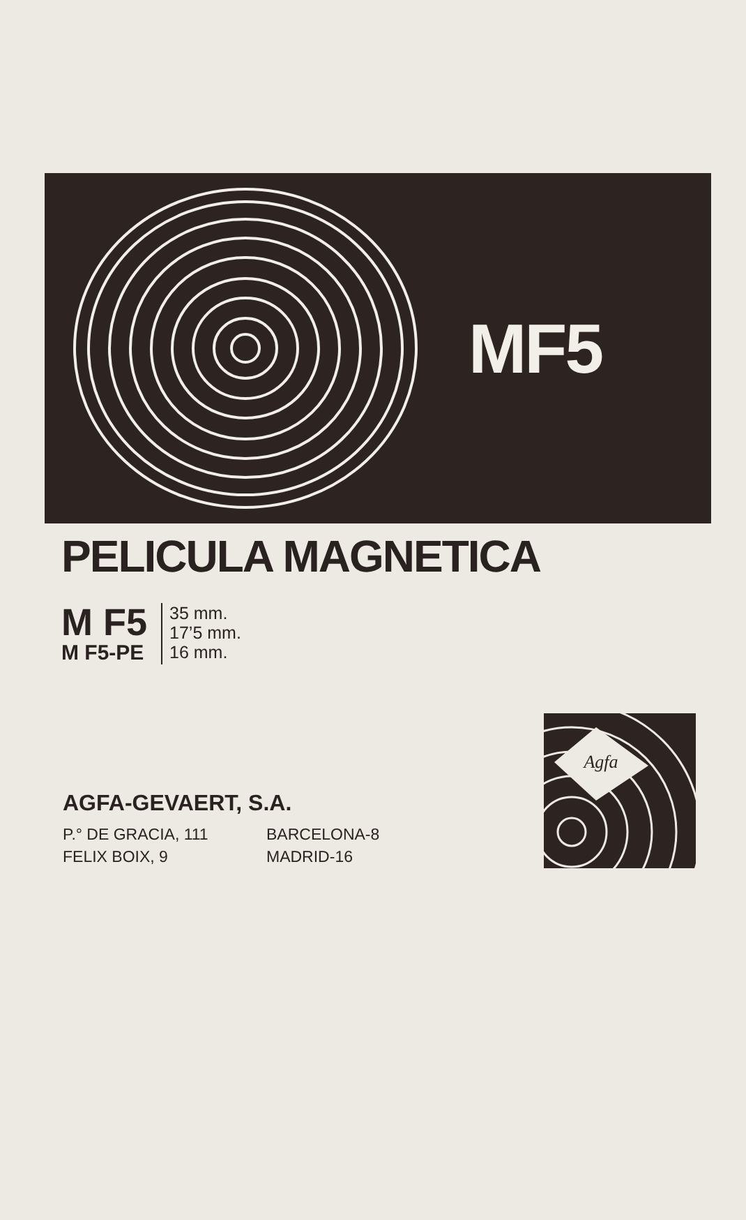MF5
PELICULA MAGNETICA
M F5
M F5-PE
35 mm.
17’5 mm.
16 mm.
AGFA-GEVAERT, S.A.
P.° DE GRACIA, 111 BARCELONA-8
FELIX BOIX, 9 MADRID-16
Agfa